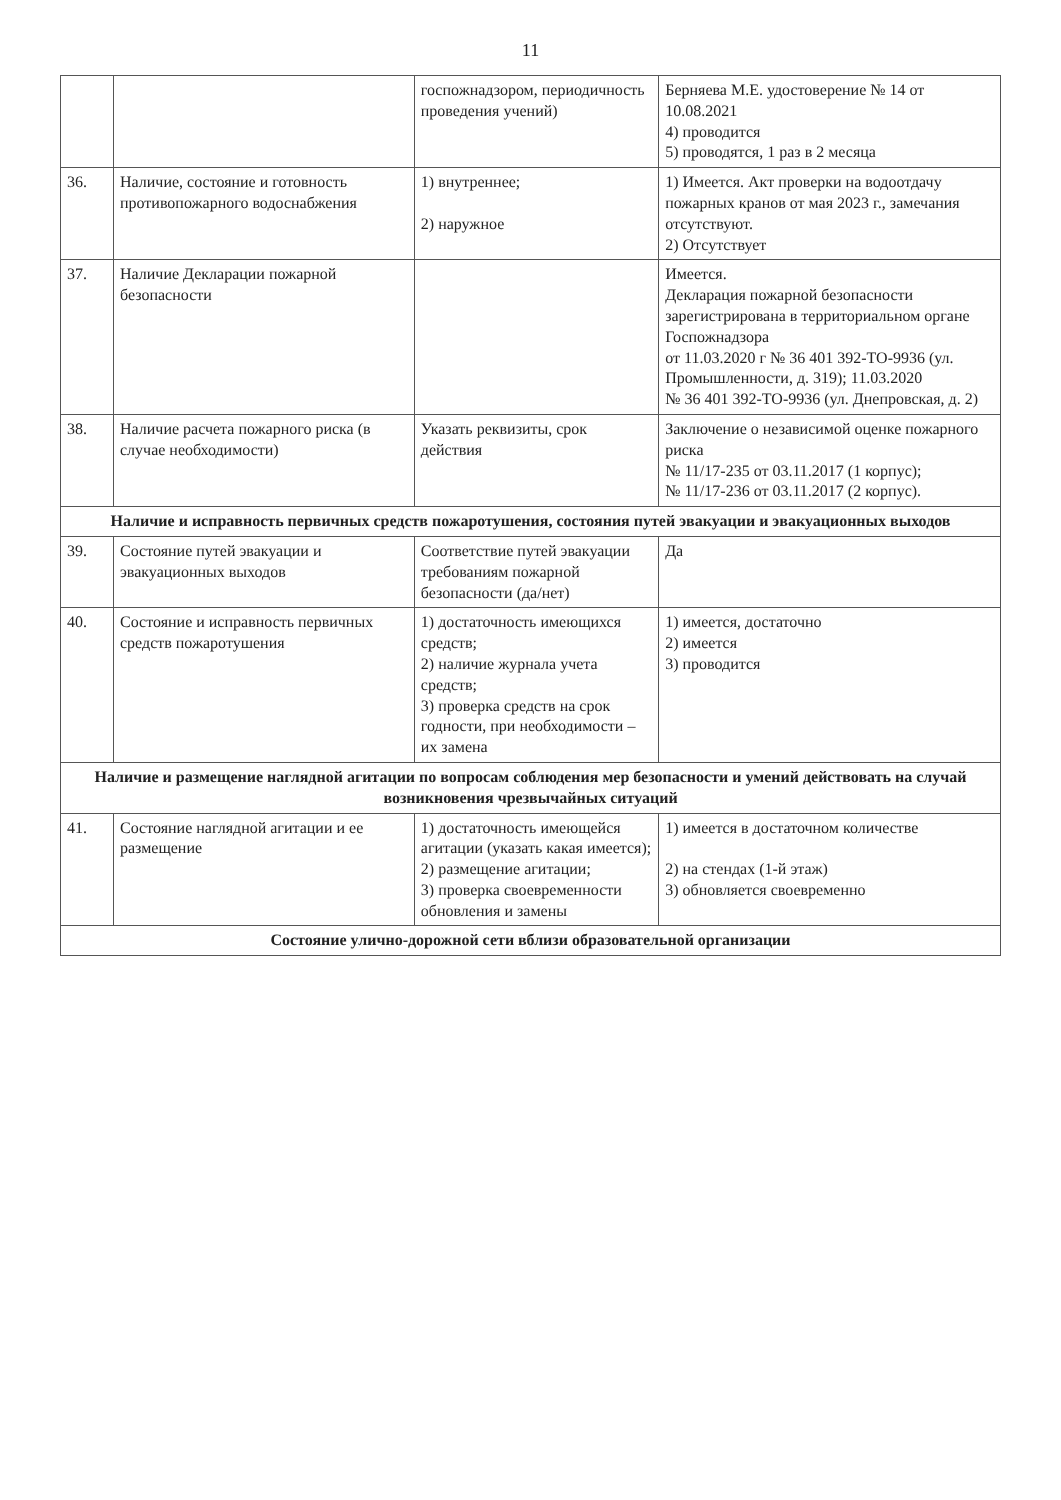11
| | | госпожнадзором, периодичность проведения учений) | Берняева М.Е. удостоверение № 14 от 10.08.2021 4) проводится 5) проводятся, 1 раз в 2 месяца |
| 36. | Наличие, состояние и готовность противопожарного водоснабжения | 1) внутреннее; 2) наружное | 1) Имеется. Акт проверки на водоотдачу пожарных кранов от мая 2023 г., замечания отсутствуют. 2) Отсутствует |
| 37. | Наличие Декларации пожарной безопасности | | Имеется. Декларация пожарной безопасности зарегистрирована в территориальном органе Госпожнадзора от 11.03.2020 г № 36 401 392-ТО-9936 (ул. Промышленности, д. 319); 11.03.2020 № 36 401 392-ТО-9936 (ул. Днепровская, д. 2) |
| 38. | Наличие расчета пожарного риска (в случае необходимости) | Указать реквизиты, срок действия | Заключение о независимой оценке пожарного риска № 11/17-235 от 03.11.2017 (1 корпус); № 11/17-236 от 03.11.2017 (2 корпус). |
| Наличие и исправность первичных средств пожаротушения, состояния путей эвакуации и эвакуационных выходов | | | |
| 39. | Состояние путей эвакуации и эвакуационных выходов | Соответствие путей эвакуации требованиям пожарной безопасности (да/нет) | Да |
| 40. | Состояние и исправность первичных средств пожаротушения | 1) достаточность имеющихся средств; 2) наличие журнала учета средств; 3) проверка средств на срок годности, при необходимости – их замена | 1) имеется, достаточно 2) имеется 3) проводится |
| Наличие и размещение наглядной агитации по вопросам соблюдения мер безопасности и умений действовать на случай возникновения чрезвычайных ситуаций | | | |
| 41. | Состояние наглядной агитации и ее размещение | 1) достаточность имеющейся агитации (указать какая имеется); 2) размещение агитации; 3) проверка своевременности обновления и замены | 1) имеется в достаточном количестве 2) на стендах (1-й этаж) 3) обновляется своевременно |
| Состояние улично-дорожной сети вблизи образовательной организации | | | |